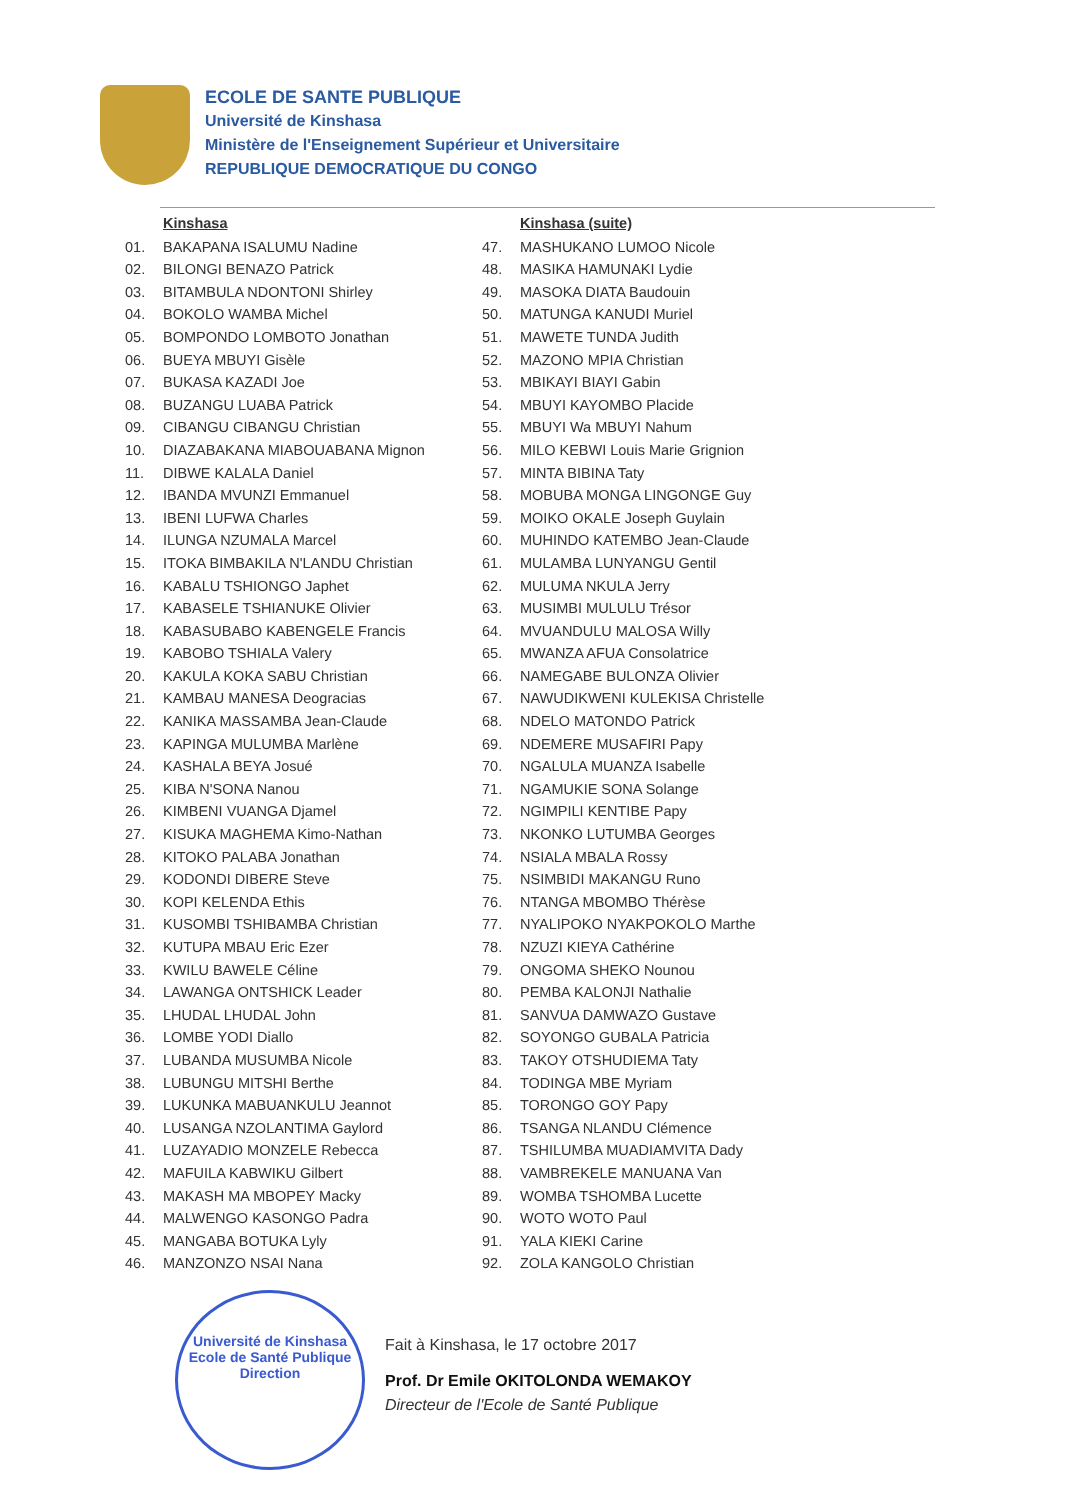ECOLE DE SANTE PUBLIQUE
Université de Kinshasa
Ministère de l'Enseignement Supérieur et Universitaire
REPUBLIQUE DEMOCRATIQUE DU CONGO
Kinshasa
01. BAKAPANA ISALUMU Nadine
02. BILONGI BENAZO Patrick
03. BITAMBULA NDONTONI Shirley
04. BOKOLO WAMBA Michel
05. BOMPONDO LOMBOTO Jonathan
06. BUEYA MBUYI Gisèle
07. BUKASA KAZADI Joe
08. BUZANGU LUABA Patrick
09. CIBANGU CIBANGU Christian
10. DIAZABAKANA MIABOUABANA Mignon
11. DIBWE KALALA Daniel
12. IBANDA MVUNZI Emmanuel
13. IBENI LUFWA Charles
14. ILUNGA NZUMALA Marcel
15. ITOKA BIMBAKILA N'LANDU Christian
16. KABALU TSHIONGO Japhet
17. KABASELE TSHIANUKE Olivier
18. KABASUBABO KABENGELE Francis
19. KABOBO TSHIALA Valery
20. KAKULA KOKA SABU Christian
21. KAMBAU MANESA Deogracias
22. KANIKA MASSAMBA Jean-Claude
23. KAPINGA MULUMBA Marlène
24. KASHALA BEYA Josué
25. KIBA N'SONA Nanou
26. KIMBENI VUANGA Djamel
27. KISUKA MAGHEMA Kimo-Nathan
28. KITOKO PALABA Jonathan
29. KODONDI DIBERE Steve
30. KOPI KELENDA Ethis
31. KUSOMBI TSHIBAMBA Christian
32. KUTUPA MBAU Eric Ezer
33. KWILU BAWELE Céline
34. LAWANGA ONTSHICK Leader
35. LHUDAL LHUDAL John
36. LOMBE YODI Diallo
37. LUBANDA MUSUMBA Nicole
38. LUBUNGU MITSHI Berthe
39. LUKUNKA MABUANKULU Jeannot
40. LUSANGA NZOLANTIMA Gaylord
41. LUZAYADIO MONZELE Rebecca
42. MAFUILA KABWIKU Gilbert
43. MAKASH MA MBOPEY Macky
44. MALWENGO KASONGO Padra
45. MANGABA BOTUKA Lyly
46. MANZONZO NSAI Nana
Kinshasa (suite)
47. MASHUKANO LUMOO Nicole
48. MASIKA HAMUNAKI Lydie
49. MASOKA DIATA Baudouin
50. MATUNGA KANUDI Muriel
51. MAWETE TUNDA Judith
52. MAZONO MPIA Christian
53. MBIKAYI BIAYI Gabin
54. MBUYI KAYOMBO Placide
55. MBUYI Wa MBUYI Nahum
56. MILO KEBWI Louis Marie Grignion
57. MINTA BIBINA Taty
58. MOBUBA MONGA LINGONGE Guy
59. MOIKO OKALE Joseph Guylain
60. MUHINDO KATEMBO Jean-Claude
61. MULAMBA LUNYANGU Gentil
62. MULUMA NKULA Jerry
63. MUSIMBI MULULU Trésor
64. MVUANDULU MALOSA Willy
65. MWANZA AFUA Consolatrice
66. NAMEGABE BULONZA Olivier
67. NAWUDIKWENI KULEKISA Christelle
68. NDELO MATONDO Patrick
69. NDEMERE MUSAFIRI Papy
70. NGALULA MUANZA Isabelle
71. NGAMUKIE SONA Solange
72. NGIMPILI KENTIBE Papy
73. NKONKO LUTUMBA Georges
74. NSIALA MBALA Rossy
75. NSIMBIDI MAKANGU Runo
76. NTANGA MBOMBO Thérèse
77. NYALIPOKO NYAKPOKOLO Marthe
78. NZUZI KIEYA Cathérine
79. ONGOMA SHEKO Nounou
80. PEMBA KALONJI Nathalie
81. SANVUA DAMWAZO Gustave
82. SOYONGO GUBALA Patricia
83. TAKOY OTSHUDIEMA Taty
84. TODINGA MBE Myriam
85. TORONGO GOY Papy
86. TSANGA NLANDU Clémence
87. TSHILUMBA MUADIAMVITA Dady
88. VAMBREKELE MANUANA Van
89. WOMBA TSHOMBA Lucette
90. WOTO WOTO Paul
91. YALA KIEKI Carine
92. ZOLA KANGOLO Christian
Université de Kinshasa
Ecole de Santé Publique
Direction
Fait à Kinshasa, le 17 octobre 2017
Prof. Dr Emile OKITOLONDA WEMAKOY
Directeur de l'Ecole de Santé Publique